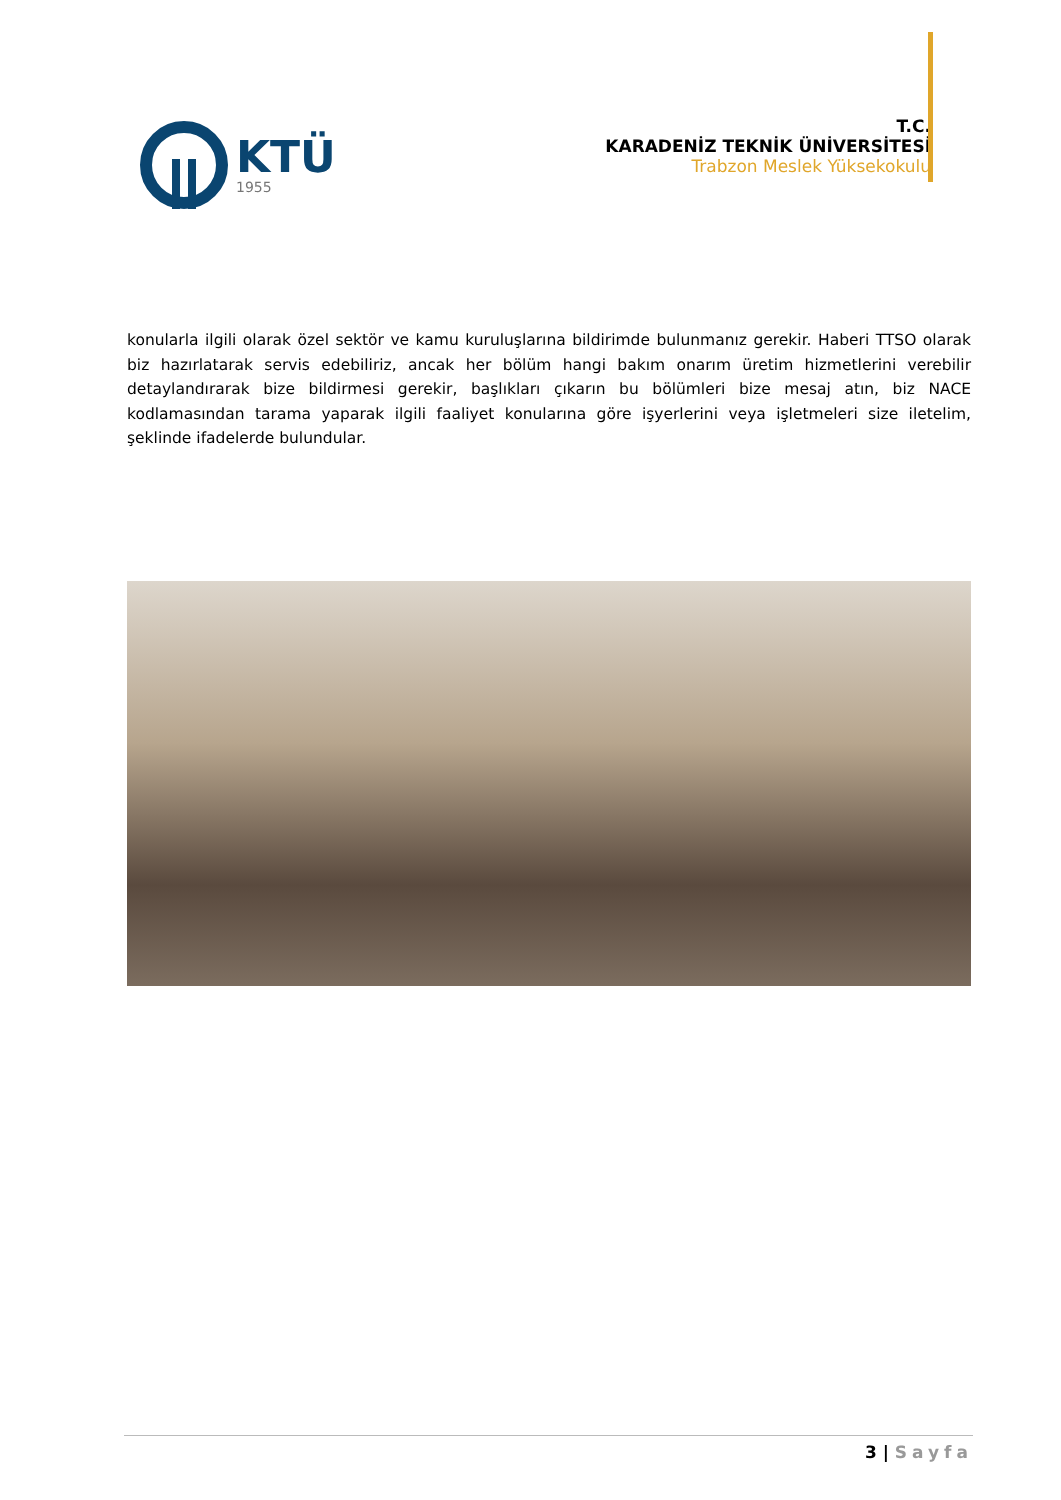KTÜ
1955
T.C.
KARADENİZ TEKNİK ÜNİVERSİTESİ
Trabzon Meslek Yüksekokulu
konularla ilgili olarak özel sektör ve kamu kuruluşlarına bildirimde bulunmanız gerekir. Haberi TTSO olarak biz hazırlatarak servis edebiliriz, ancak her bölüm hangi bakım onarım üretim hizmetlerini verebilir detaylandırarak bize bildirmesi gerekir, başlıkları çıkarın bu bölümleri bize mesaj atın, biz NACE kodlamasından tarama yaparak ilgili faaliyet konularına göre işyerlerini veya işletmeleri size iletelim, şeklinde ifadelerde bulundular.
3 | Sayfa